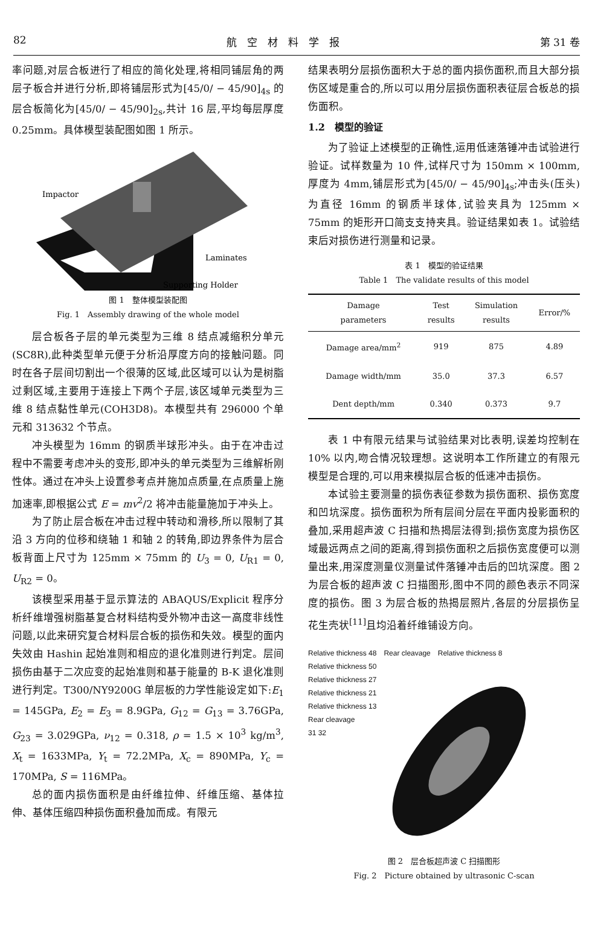82 航　空　材　料　学　报 第 31 卷
率问题,对层合板进行了相应的简化处理,将相同铺层角的两层子板合并进行分析,即将铺层形式为[45/0/ − 45/90]<sub>4s</sub> 的层合板简化为[45/0/ − 45/90]<sub>2s</sub>,共计 16 层,平均每层厚度 0.25mm。具体模型装配图如图 1 所示。
Impactor
Laminates
Supporting Holder
图 1　整体模型装配图
Fig. 1　Assembly drawing of the whole model
层合板各子层的单元类型为三维 8 结点减缩积分单元(SC8R),此种类型单元便于分析沿厚度方向的接触问题。同时在各子层间切割出一个很薄的区域,此区域可以认为是树脂过剩区域,主要用于连接上下两个子层,该区域单元类型为三维 8 结点黏性单元(COH3D8)。本模型共有 296000 个单元和 313632 个节点。
冲头模型为 16mm 的钢质半球形冲头。由于在冲击过程中不需要考虑冲头的变形,即冲头的单元类型为三维解析刚性体。通过在冲头上设置参考点并施加点质量,在点质量上施加速率,即根据公式 E = mv<sup>2</sup>/2 将冲击能量施加于冲头上。
为了防止层合板在冲击过程中转动和滑移,所以限制了其沿 3 方向的位移和绕轴 1 和轴 2 的转角,即边界条件为层合板背面上尺寸为 125mm × 75mm 的 U<sub>3</sub> = 0, U<sub>R1</sub> = 0, U<sub>R2</sub> = 0。
该模型采用基于显示算法的 ABAQUS/Explicit 程序分析纤维增强树脂基复合材料结构受外物冲击这一高度非线性问题,以此来研究复合材料层合板的损伤和失效。模型的面内失效由 Hashin 起始准则和相应的退化准则进行判定。层间损伤由基于二次应变的起始准则和基于能量的 B-K 退化准则进行判定。T300/NY9200G 单层板的力学性能设定如下:E<sub>1</sub> = 145GPa, E<sub>2</sub> = E<sub>3</sub> = 8.9GPa, G<sub>12</sub> = G<sub>13</sub> = 3.76GPa, G<sub>23</sub> = 3.029GPa, ν<sub>12</sub> = 0.318, ρ = 1.5 × 10<sup>3</sup> kg/m<sup>3</sup>, X<sub>t</sub> = 1633MPa, Y<sub>t</sub> = 72.2MPa, X<sub>c</sub> = 890MPa, Y<sub>c</sub> = 170MPa, S = 116MPa。
总的面内损伤面积是由纤维拉伸、纤维压缩、基体拉伸、基体压缩四种损伤面积叠加而成。有限元
结果表明分层损伤面积大于总的面内损伤面积,而且大部分损伤区域是重合的,所以可以用分层损伤面积表征层合板总的损伤面积。
1.2　模型的验证
为了验证上述模型的正确性,运用低速落锤冲击试验进行验证。试样数量为 10 件,试样尺寸为 150mm × 100mm,厚度为 4mm,铺层形式为[45/0/ − 45/90]<sub>4s</sub>;冲击头(压头)为直径 16mm 的钢质半球体,试验夹具为 125mm × 75mm 的矩形开口简支支持夹具。验证结果如表 1。试验结束后对损伤进行测量和记录。
表 1　模型的验证结果
Table 1　The validate results of this model
| Damage parameters | Test results | Simulation results | Error/% |
| --- | --- | --- | --- |
| Damage area/mm<sup>2</sup> | 919 | 875 | 4.89 |
| Damage width/mm | 35.0 | 37.3 | 6.57 |
| Dent depth/mm | 0.340 | 0.373 | 9.7 |
表 1 中有限元结果与试验结果对比表明,误差均控制在 10% 以内,吻合情况较理想。这说明本工作所建立的有限元模型是合理的,可以用来模拟层合板的低速冲击损伤。
本试验主要测量的损伤表征参数为损伤面积、损伤宽度和凹坑深度。损伤面积为所有层间分层在平面内投影面积的叠加,采用超声波 C 扫描和热揭层法得到;损伤宽度为损伤区域最远两点之间的距离,得到损伤面积之后损伤宽度便可以测量出来,用深度测量仪测量试件落锤冲击后的凹坑深度。图 2 为层合板的超声波 C 扫描图形,图中不同的颜色表示不同深度的损伤。图 3 为层合板的热揭层照片,各层的分层损伤呈花生壳状<sup>[11]</sup>且均沿着纤维铺设方向。
Relative thickness 48　Rear cleavage　Relative thickness 8
Relative thickness 50
Relative thickness 27
Relative thickness 21
Relative thickness 13
Rear cleavage
31 32
图 2　层合板超声波 C 扫描图形
Fig. 2　Picture obtained by ultrasonic C-scan